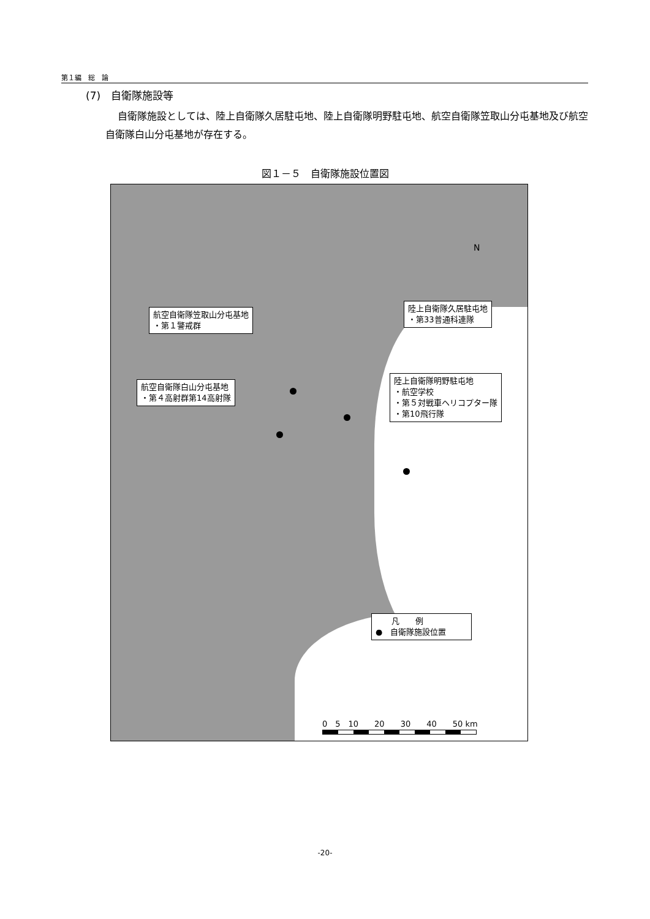第１編　総　論
(7)　自衛隊施設等
自衛隊施設としては、陸上自衛隊久居駐屯地、陸上自衛隊明野駐屯地、航空自衛隊笠取山分屯基地及び航空自衛隊白山分屯基地が存在する。
図１－５　自衛隊施設位置図
航空自衛隊笠取山分屯基地
・第１警戒群
陸上自衛隊久居駐屯地
・第33普通科連隊
航空自衛隊白山分屯基地
・第４高射群第14高射隊
陸上自衛隊明野駐屯地
・航空学校
・第５対戦車ヘリコプター隊
・第10飛行隊
N
　　凡　　例
●　自衛隊施設位置
0　5　10　　20　　30　　40　　50 km
-20-